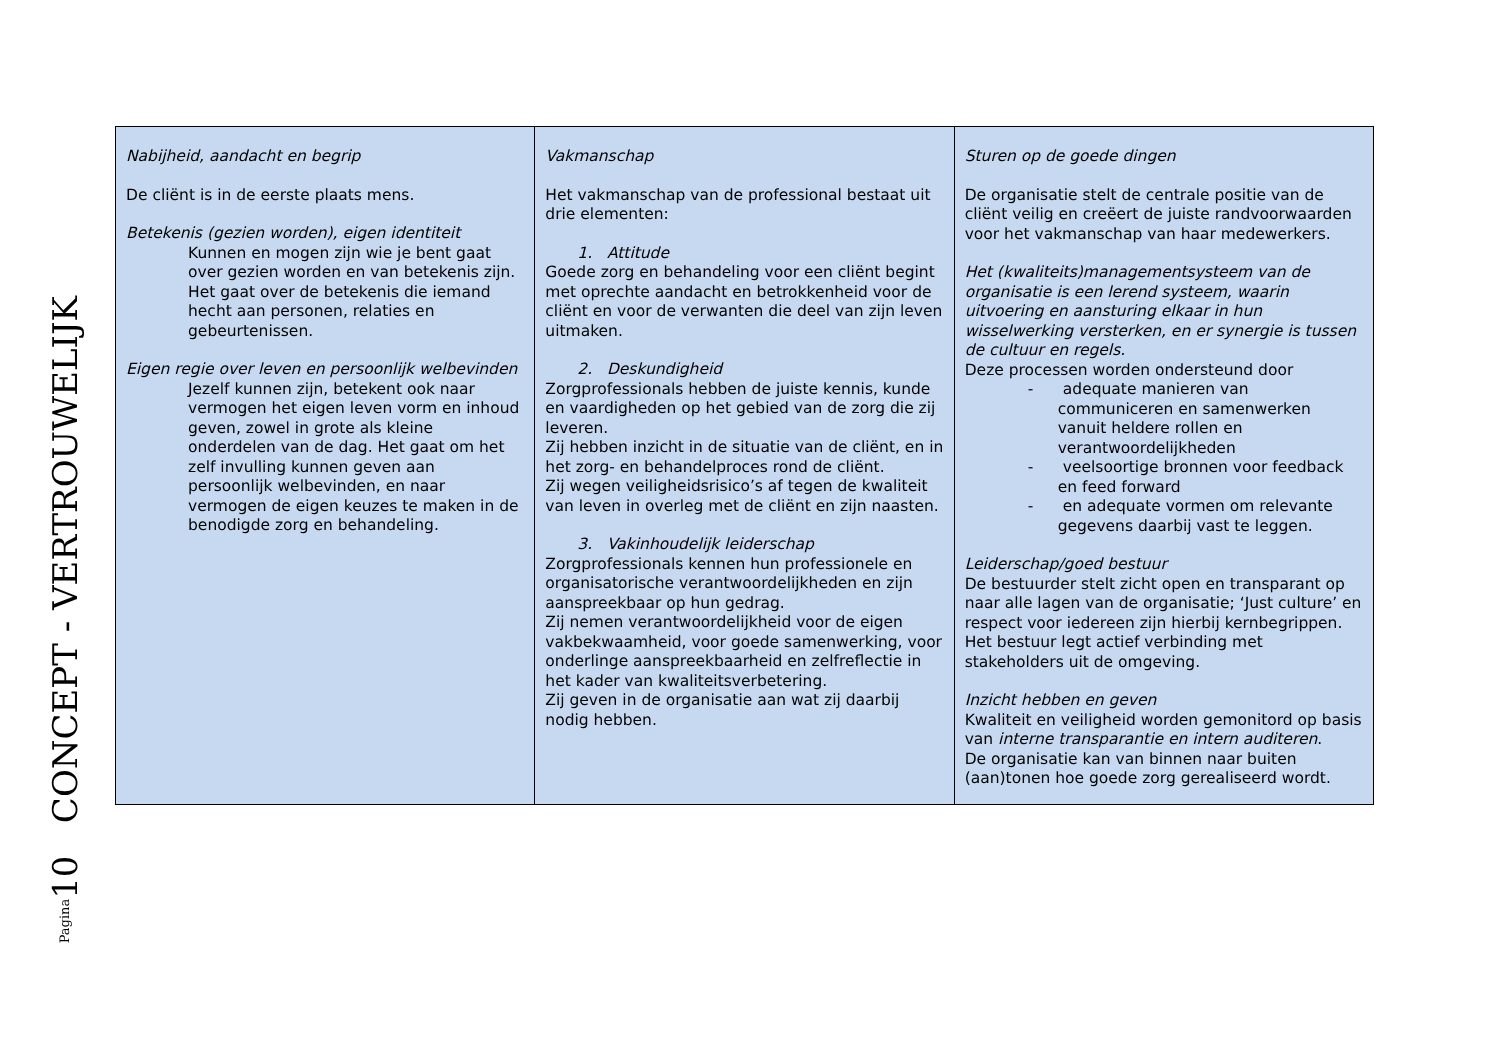Pagina10 CONCEPT - VERTROUWELIJK
| Nabijheid, aandacht en begrip De cliënt is in de eerste plaats mens. Betekenis (gezien worden), eigen identiteit Kunnen en mogen zijn wie je bent gaat over gezien worden en van betekenis zijn. Het gaat over de betekenis die iemand hecht aan personen, relaties en gebeurtenissen. Eigen regie over leven en persoonlijk welbevinden Jezelf kunnen zijn, betekent ook naar vermogen het eigen leven vorm en inhoud geven, zowel in grote als kleine onderdelen van de dag. Het gaat om het zelf invulling kunnen geven aan persoonlijk welbevinden, en naar vermogen de eigen keuzes te maken in de benodigde zorg en behandeling. | Vakmanschap Het vakmanschap van de professional bestaat uit drie elementen: 1. Attitude Goede zorg en behandeling voor een cliënt begint met oprechte aandacht en betrokkenheid voor de cliënt en voor de verwanten die deel van zijn leven uitmaken. 2. Deskundigheid Zorgprofessionals hebben de juiste kennis, kunde en vaardigheden op het gebied van de zorg die zij leveren. Zij hebben inzicht in de situatie van de cliënt, en in het zorg- en behandelproces rond de cliënt. Zij wegen veiligheidsrisico’s af tegen de kwaliteit van leven in overleg met de cliënt en zijn naasten. 3. Vakinhoudelijk leiderschap Zorgprofessionals kennen hun professionele en organisatorische verantwoordelijkheden en zijn aanspreekbaar op hun gedrag. Zij nemen verantwoordelijkheid voor de eigen vakbekwaamheid, voor goede samenwerking, voor onderlinge aanspreekbaarheid en zelfreflectie in het kader van kwaliteitsverbetering. Zij geven in de organisatie aan wat zij daarbij nodig hebben. | Sturen op de goede dingen De organisatie stelt de centrale positie van de cliënt veilig en creëert de juiste randvoorwaarden voor het vakmanschap van haar medewerkers. Het (kwaliteits)managementsysteem van de organisatie is een lerend systeem, waarin uitvoering en aansturing elkaar in hun wisselwerking versterken, en er synergie is tussen de cultuur en regels. Deze processen worden ondersteund door - adequate manieren van communiceren en samenwerken vanuit heldere rollen en verantwoordelijkheden - veelsoortige bronnen voor feedback en feed forward - en adequate vormen om relevante gegevens daarbij vast te leggen. Leiderschap/goed bestuur De bestuurder stelt zicht open en transparant op naar alle lagen van de organisatie; ‘Just culture’ en respect voor iedereen zijn hierbij kernbegrippen. Het bestuur legt actief verbinding met stakeholders uit de omgeving. Inzicht hebben en geven Kwaliteit en veiligheid worden gemonitord op basis van interne transparantie en intern auditeren . De organisatie kan van binnen naar buiten (aan)tonen hoe goede zorg gerealiseerd wordt. |